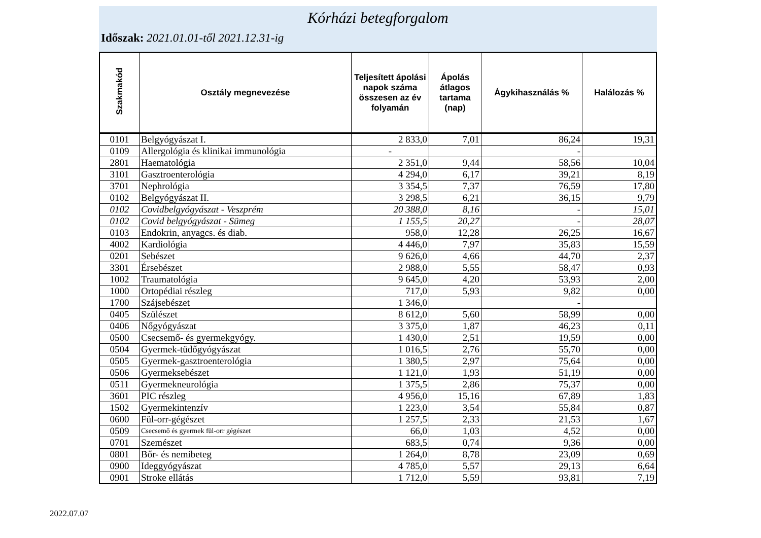Kórházi betegforgalom
Időszak: 2021.01.01-től 2021.12.31-ig
| Szakmakód | Osztály megnevezése | Teljesített ápolási napok száma összesen az év folyamán | Ápolás átlagos tartama (nap) | Ágykihasználás % | Halálozás % |
| --- | --- | --- | --- | --- | --- |
| 0101 | Belgyógyászat I. | 2 833,0 | 7,01 | 86,24 | 19,31 |
| 0109 | Allergológia és klinikai immunológia | - | | - | |
| 2801 | Haematológia | 2 351,0 | 9,44 | 58,56 | 10,04 |
| 3101 | Gasztroenterológia | 4 294,0 | 6,17 | 39,21 | 8,19 |
| 3701 | Nephrológia | 3 354,5 | 7,37 | 76,59 | 17,80 |
| 0102 | Belgyógyászat II. | 3 298,5 | 6,21 | 36,15 | 9,79 |
| 0102 | Covidbelgyógyászat - Veszprém | 20 388,0 | 8,16 | - | 15,01 |
| 0102 | Covid belgyógyászat - Sümeg | 1 155,5 | 20,27 | - | 28,07 |
| 0103 | Endokrin, anyagcs. és diab. | 958,0 | 12,28 | 26,25 | 16,67 |
| 4002 | Kardiológia | 4 446,0 | 7,97 | 35,83 | 15,59 |
| 0201 | Sebészet | 9 626,0 | 4,66 | 44,70 | 2,37 |
| 3301 | Érsebészet | 2 988,0 | 5,55 | 58,47 | 0,93 |
| 1002 | Traumatológia | 9 645,0 | 4,20 | 53,93 | 2,00 |
| 1000 | Ortopédiai részleg | 717,0 | 5,93 | 9,82 | 0,00 |
| 1700 | Szájsebészet | 1 346,0 | | - | |
| 0405 | Szülészet | 8 612,0 | 5,60 | 58,99 | 0,00 |
| 0406 | Nőgyógyászat | 3 375,0 | 1,87 | 46,23 | 0,11 |
| 0500 | Csecsemő- és gyermekgyógy. | 1 430,0 | 2,51 | 19,59 | 0,00 |
| 0504 | Gyermek-tüdőgyógyászat | 1 016,5 | 2,76 | 55,70 | 0,00 |
| 0505 | Gyermek-gasztroenterológia | 1 380,5 | 2,97 | 75,64 | 0,00 |
| 0506 | Gyermeksebészet | 1 121,0 | 1,93 | 51,19 | 0,00 |
| 0511 | Gyermekneurológia | 1 375,5 | 2,86 | 75,37 | 0,00 |
| 3601 | PIC részleg | 4 956,0 | 15,16 | 67,89 | 1,83 |
| 1502 | Gyermekintenzív | 1 223,0 | 3,54 | 55,84 | 0,87 |
| 0600 | Fül-orr-gégészet | 1 257,5 | 2,33 | 21,53 | 1,67 |
| 0509 | Csecsemő és gyermek fül-orr gégészet | 66,0 | 1,03 | 4,52 | 0,00 |
| 0701 | Szemészet | 683,5 | 0,74 | 9,36 | 0,00 |
| 0801 | Bőr- és nemibeteg | 1 264,0 | 8,78 | 23,09 | 0,69 |
| 0900 | Ideggyógyászat | 4 785,0 | 5,57 | 29,13 | 6,64 |
| 0901 | Stroke ellátás | 1 712,0 | 5,59 | 93,81 | 7,19 |
2022.07.07